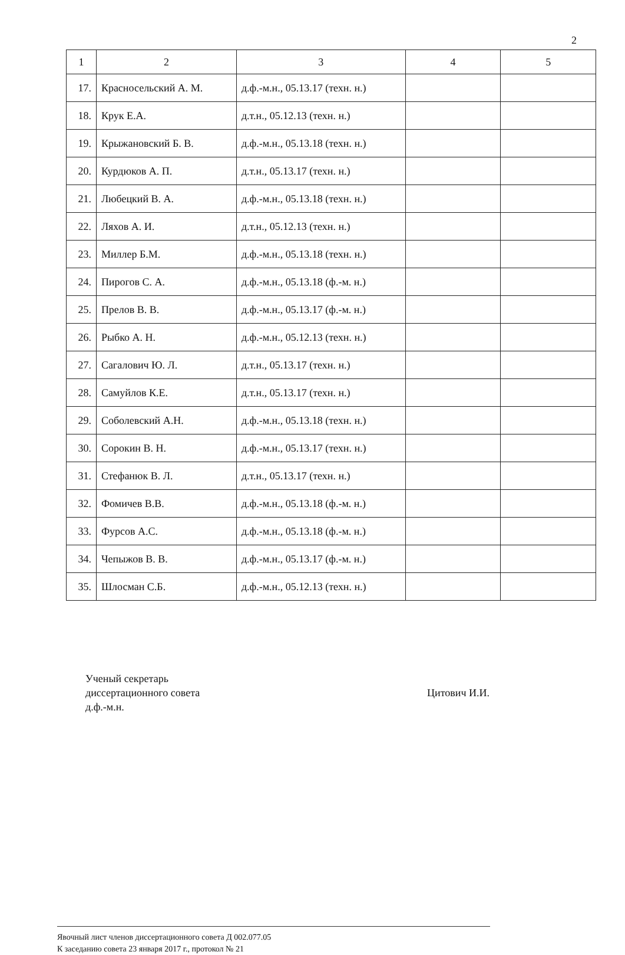2
| 1 | 2 | 3 | 4 | 5 |
| --- | --- | --- | --- | --- |
| 17. | Красносельский А. М. | д.ф.-м.н., 05.13.17 (техн. н.) | | |
| 18. | Крук Е.А. | д.т.н., 05.12.13 (техн. н.) | | |
| 19. | Крыжановский Б. В. | д.ф.-м.н., 05.13.18 (техн. н.) | | |
| 20. | Курдюков А. П. | д.т.н., 05.13.17 (техн. н.) | | |
| 21. | Любецкий В. А. | д.ф.-м.н., 05.13.18 (техн. н.) | | |
| 22. | Ляхов А. И. | д.т.н., 05.12.13 (техн. н.) | | |
| 23. | Миллер Б.М. | д.ф.-м.н., 05.13.18 (техн. н.) | | |
| 24. | Пирогов С. А. | д.ф.-м.н., 05.13.18 (ф.-м. н.) | | |
| 25. | Прелов В. В. | д.ф.-м.н., 05.13.17 (ф.-м. н.) | | |
| 26. | Рыбко А. Н. | д.ф.-м.н., 05.12.13 (техн. н.) | | |
| 27. | Сагалович Ю. Л. | д.т.н., 05.13.17 (техн. н.) | | |
| 28. | Самуйлов К.Е. | д.т.н., 05.13.17 (техн. н.) | | |
| 29. | Соболевский А.Н. | д.ф.-м.н., 05.13.18 (техн. н.) | | |
| 30. | Сорокин В. Н. | д.ф.-м.н., 05.13.17 (техн. н.) | | |
| 31. | Стефанюк В. Л. | д.т.н., 05.13.17 (техн. н.) | | |
| 32. | Фомичев В.В. | д.ф.-м.н., 05.13.18 (ф.-м. н.) | | |
| 33. | Фурсов А.С. | д.ф.-м.н., 05.13.18 (ф.-м. н.) | | |
| 34. | Чепыжов В. В. | д.ф.-м.н., 05.13.17 (ф.-м. н.) | | |
| 35. | Шлосман С.Б. | д.ф.-м.н., 05.12.13 (техн. н.) | | |
Ученый секретарь
диссертационного совета
д.ф.-м.н.
Цитович И.И.
Явочный лист членов диссертационного совета Д 002.077.05
К заседанию совета 23 января 2017 г., протокол № 21